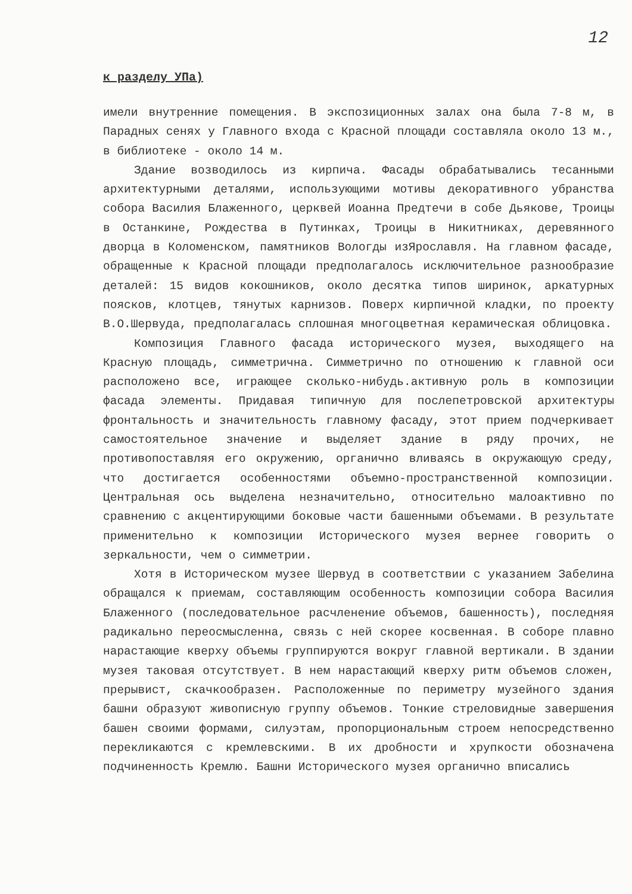12
к разделу УПа)
имели внутренние помещения. В экспозиционных залах она была 7-8 м, в Парадных сенях у Главного входа с Красной площади составляла около 13 м., в библиотеке - около 14 м.
Здание возводилось из кирпича. Фасады обрабатывались тесанными архитектурными деталями, использующими мотивы декоративного убранства собора Василия Блаженного, церквей Иоанна Предтечи в собе Дьякове, Троицы в Останкине, Рождества в Путинках, Троицы в Никитниках, деревянного дворца в Коломенском, памятников Вологды изЯрославля. На главном фасаде, обращенные к Красной площади предполагалось исключительное разнообразие деталей: 15 видов кокошников, около десятка типов ширинок, аркатурных поясков, клотцев, тянутых карнизов. Поверх кирпичной кладки, по проекту В.О.Шервуда, предполагалась сплошная многоцветная керамическая облицовка.
Композиция Главного фасада исторического музея, выходящего на Красную площадь, симметрична. Симметрично по отношению к главной оси расположено все, играющее сколько-нибудь.активную роль в композиции фасада элементы. Придавая типичную для послепетровской архитектуры фронтальность и значительность главному фасаду, этот прием подчеркивает самостоятельное значение и выделяет здание в ряду прочих, не противопоставляя его окружению, органично вливаясь в окружающую среду, что достигается особенностями объемно-пространственной композиции. Центральная ось выделена незначительно, относительно малоактивно по сравнению с акцентирующими боковые части башенными объемами. В результате применительно к композиции Исторического музея вернее говорить о зеркальности, чем о симметрии.
Хотя в Историческом музее Шервуд в соответствии с указанием Забелина обращался к приемам, составляющим особенность композиции собора Василия Блаженного (последовательное расчленение объемов, башенность), последняя радикально переосмысленна, связь с ней скорее косвенная. В соборе плавно нарастающие кверху объемы группируются вокруг главной вертикали. В здании музея таковая отсутствует. В нем нарастающий кверху ритм объемов сложен, прерывист, скачкообразен. Расположенные по периметру музейного здания башни образуют живописную группу объемов. Тонкие стреловидные завершения башен своими формами, силуэтам, пропорциональным строем непосредственно перекликаются с кремлевскими. В их дробности и хрупкости обозначена подчиненность Кремлю. Башни Исторического музея органично вписались